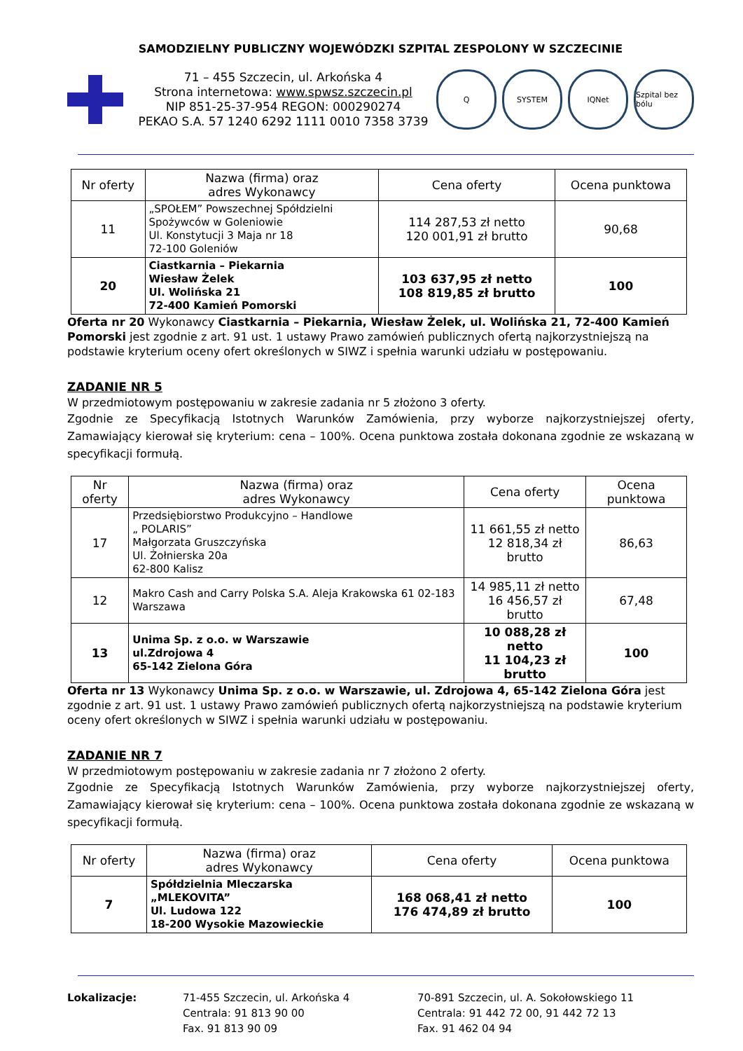SAMODZIELNY PUBLICZNY WOJEWÓDZKI SZPITAL ZESPOLONY W SZCZECINIE
71 – 455 Szczecin, ul. Arkońska 4
Strona internetowa: www.spwsz.szczecin.pl
NIP 851-25-37-954 REGON: 000290274
PEKAO S.A. 57 1240 6292 1111 0010 7358 3739
Q SYSTEM IQNet Szpital bez bólu
| Nr oferty | Nazwa (firma) oraz adres Wykonawcy | Cena oferty | Ocena punktowa |
| --- | --- | --- | --- |
| 11 | „SPOŁEM” Powszechnej Spółdzielni Spożywców w Goleniowie Ul. Konstytucji 3 Maja nr 18 72-100 Goleniów | 114 287,53 zł netto 120 001,91 zł brutto | 90,68 |
| 20 | Ciastkarnia – Piekarnia Wiesław Żelek Ul. Wolińska 21 72-400 Kamień Pomorski | 103 637,95 zł netto 108 819,85 zł brutto | 100 |
Oferta nr 20 Wykonawcy Ciastkarnia – Piekarnia, Wiesław Żelek, ul. Wolińska 21, 72-400 Kamień Pomorski jest zgodnie z art. 91 ust. 1 ustawy Prawo zamówień publicznych ofertą najkorzystniejszą na podstawie kryterium oceny ofert określonych w SIWZ i spełnia warunki udziału w postępowaniu.
ZADANIE NR 5
W przedmiotowym postępowaniu w zakresie zadania nr 5 złożono 3 oferty.
Zgodnie ze Specyfikacją Istotnych Warunków Zamówienia, przy wyborze najkorzystniejszej oferty, Zamawiający kierował się kryterium: cena – 100%. Ocena punktowa została dokonana zgodnie ze wskazaną w specyfikacji formułą.
| Nr oferty | Nazwa (firma) oraz adres Wykonawcy | Cena oferty | Ocena punktowa |
| --- | --- | --- | --- |
| 17 | Przedsiębiorstwo Produkcyjno – Handlowe „ POLARIS” Małgorzata Gruszczyńska Ul. Żołnierska 20a 62-800 Kalisz | 11 661,55 zł netto 12 818,34 zł brutto | 86,63 |
| 12 | Makro Cash and Carry Polska S.A. Aleja Krakowska 61 02-183 Warszawa | 14 985,11 zł netto 16 456,57 zł brutto | 67,48 |
| 13 | Unima Sp. z o.o. w Warszawie ul.Zdrojowa 4 65-142 Zielona Góra | 10 088,28 zł netto 11 104,23 zł brutto | 100 |
Oferta nr 13 Wykonawcy Unima Sp. z o.o. w Warszawie, ul. Zdrojowa 4, 65-142 Zielona Góra jest zgodnie z art. 91 ust. 1 ustawy Prawo zamówień publicznych ofertą najkorzystniejszą na podstawie kryterium oceny ofert określonych w SIWZ i spełnia warunki udziału w postępowaniu.
ZADANIE NR 7
W przedmiotowym postępowaniu w zakresie zadania nr 7 złożono 2 oferty.
Zgodnie ze Specyfikacją Istotnych Warunków Zamówienia, przy wyborze najkorzystniejszej oferty, Zamawiający kierował się kryterium: cena – 100%. Ocena punktowa została dokonana zgodnie ze wskazaną w specyfikacji formułą.
| Nr oferty | Nazwa (firma) oraz adres Wykonawcy | Cena oferty | Ocena punktowa |
| --- | --- | --- | --- |
| 7 | Spółdzielnia Mleczarska „MLEKOVITA” Ul. Ludowa 122 18-200 Wysokie Mazowieckie | 168 068,41 zł netto 176 474,89 zł brutto | 100 |
Lokalizacje: 71-455 Szczecin, ul. Arkońska 4
Centrala: 91 813 90 00
Fax. 91 813 90 09
70-891 Szczecin, ul. A. Sokołowskiego 11
Centrala: 91 442 72 00, 91 442 72 13
Fax. 91 462 04 94